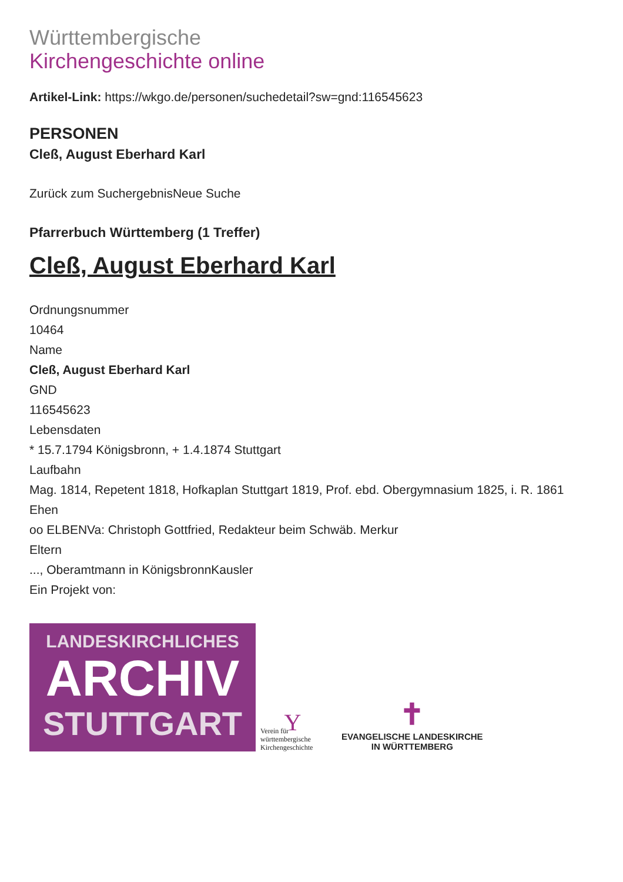Württembergische
Kirchengeschichte online
Artikel-Link: https://wkgo.de/personen/suchedetail?sw=gnd:116545623
PERSONEN
Cleß, August Eberhard Karl
Zurück zum SuchergebnisNeue Suche
Pfarrerbuch Württemberg (1 Treffer)
Cleß, August Eberhard Karl
Ordnungsnummer
10464
Name
Cleß, August Eberhard Karl
GND
116545623
Lebensdaten
* 15.7.1794 Königsbronn, + 1.4.1874 Stuttgart
Laufbahn
Mag. 1814, Repetent 1818, Hofkaplan Stuttgart 1819, Prof. ebd. Obergymnasium 1825, i. R. 1861
Ehen
oo ELBENVa: Christoph Gottfried, Redakteur beim Schwäb. Merkur
Eltern
..., Oberamtmann in KönigsbronnKausler
Ein Projekt von:
LANDESKIRCHLICHES
ARCHIV
STUTTGART
Y
Verein für württembergische Kirchengeschichte
✝
EVANGELISCHE LANDESKIRCHE
IN WÜRTTEMBERG